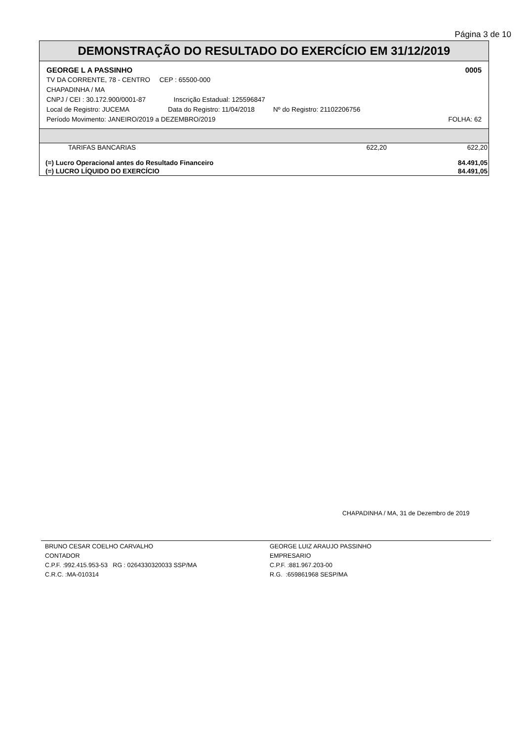Página 3 de 10
DEMONSTRAÇÃO DO RESULTADO DO EXERCÍCIO EM 31/12/2019
GEORGE L A PASSINHO 0005
TV DA CORRENTE, 78 - CENTRO CEP : 65500-000
CHAPADINHA / MA
CNPJ / CEI : 30.172.900/0001-87 Inscrição Estadual: 125596847
Local de Registro: JUCEMA Data do Registro: 11/04/2018 Nº do Registro: 21102206756
Período Movimento: JANEIRO/2019 a DEZEMBRO/2019 FOLHA: 62
| TARIFAS BANCARIAS | 622,20 | 622,20 |
| (=) Lucro Operacional antes do Resultado Financeiro | | 84.491,05 |
| (=) LUCRO LÍQUIDO DO EXERCÍCIO | | 84.491,05 |
CHAPADINHA / MA, 31 de Dezembro de 2019
BRUNO CESAR COELHO CARVALHO
CONTADOR
C.P.F. :992.415.953-53 RG : 0264330320033 SSP/MA
C.R.C. :MA-010314
GEORGE LUIZ ARAUJO PASSINHO
EMPRESARIO
C.P.F. :881.967.203-00
R.G. :659861968 SESP/MA